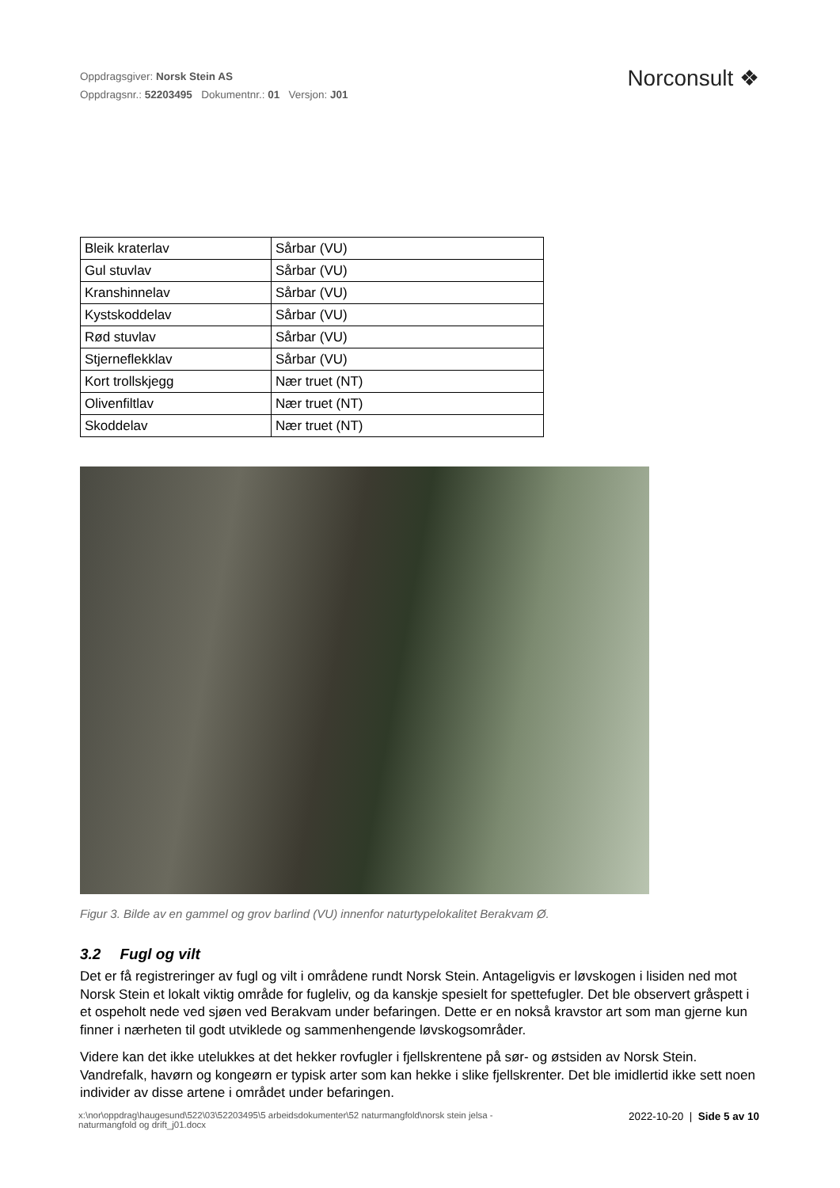Oppdragsgiver: Norsk Stein AS
Oppdragsnr.: 52203495 Dokumentnr.: 01 Versjon: J01
Norconsult ❖
| Bleik kraterlav | Sårbar (VU) |
| Gul stuvlav | Sårbar (VU) |
| Kranshinnelav | Sårbar (VU) |
| Kystskoddelav | Sårbar (VU) |
| Rød stuvlav | Sårbar (VU) |
| Stjerneflekklav | Sårbar (VU) |
| Kort trollskjegg | Nær truet (NT) |
| Olivenfiltlav | Nær truet (NT) |
| Skoddelav | Nær truet (NT) |
Figur 3. Bilde av en gammel og grov barlind (VU) innenfor naturtypelokalitet Berakvam Ø.
3.2 Fugl og vilt
Det er få registreringer av fugl og vilt i områdene rundt Norsk Stein. Antageligvis er løvskogen i lisiden ned mot Norsk Stein et lokalt viktig område for fugleliv, og da kanskje spesielt for spettefugler. Det ble observert gråspett i et ospeholt nede ved sjøen ved Berakvam under befaringen. Dette er en nokså kravstor art som man gjerne kun finner i nærheten til godt utviklede og sammenhengende løvskogsområder.
Videre kan det ikke utelukkes at det hekker rovfugler i fjellskrentene på sør- og østsiden av Norsk Stein. Vandrefalk, havørn og kongeørn er typisk arter som kan hekke i slike fjellskrenter. Det ble imidlertid ikke sett noen individer av disse artene i området under befaringen.
x:\nor\oppdrag\haugesund\522\03\52203495\5 arbeidsdokumenter\52 naturmangfold\norsk stein jelsa -
naturmangfold og drift_j01.docx
2022-10-20 | Side 5 av 10